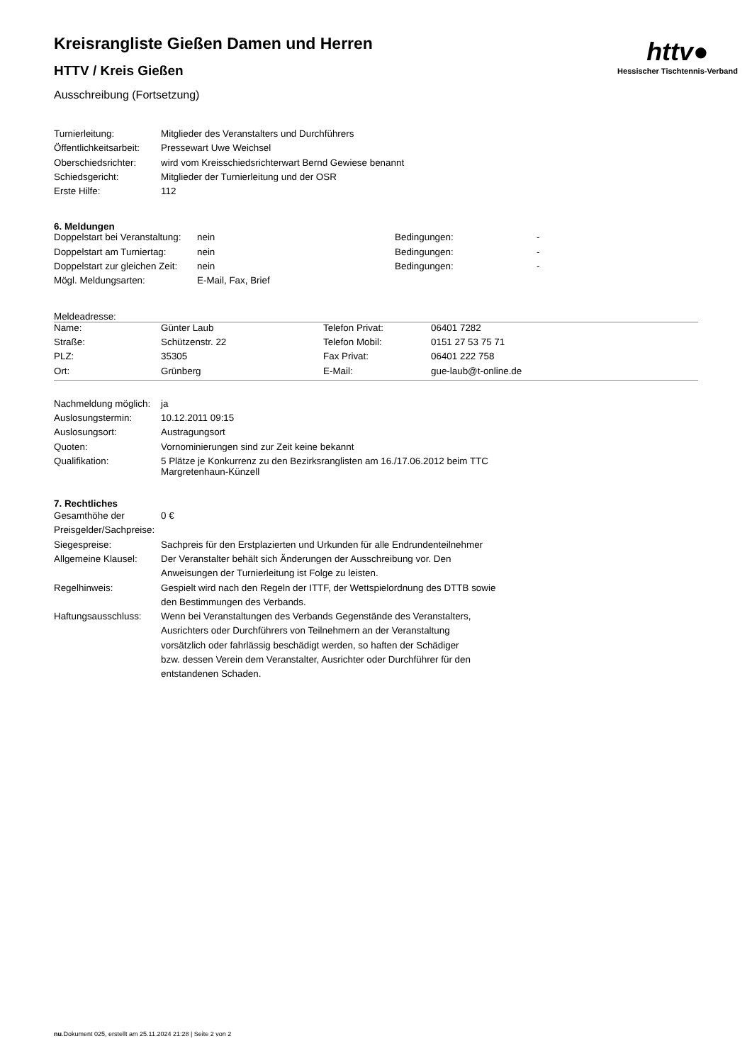httv●
Hessischer Tischtennis-Verband
Kreisrangliste Gießen Damen und Herren
HTTV / Kreis Gießen
Ausschreibung (Fortsetzung)
| Turnierleitung: | Mitglieder des Veranstalters und Durchführers |
| Öffentlichkeitsarbeit: | Pressewart Uwe Weichsel |
| Oberschiedsrichter: | wird vom Kreisschiedsrichterwart Bernd Gewiese benannt |
| Schiedsgericht: | Mitglieder der Turnierleitung und der OSR |
| Erste Hilfe: | 112 |
6. Meldungen
| Doppelstart bei Veranstaltung: | nein | Bedingungen: | - |
| Doppelstart am Turniertag: | nein | Bedingungen: | - |
| Doppelstart zur gleichen Zeit: | nein | Bedingungen: | - |
| Mögl. Meldungsarten: | E-Mail, Fax, Brief | | |
Meldeadresse:
| Name: | Günter Laub | Telefon Privat: | 06401 7282 |
| Straße: | Schützenstr. 22 | Telefon Mobil: | 0151 27 53 75 71 |
| PLZ: | 35305 | Fax Privat: | 06401 222 758 |
| Ort: | Grünberg | E-Mail: | gue-laub@t-online.de |
| Nachmeldung möglich: | ja |
| Auslosungstermin: | 10.12.2011 09:15 |
| Auslosungsort: | Austragungsort |
| Quoten: | Vornominierungen sind zur Zeit keine bekannt |
| Qualifikation: | 5 Plätze je Konkurrenz zu den Bezirksranglisten am 16./17.06.2012 beim TTC Margretenhaun-Künzell |
7. Rechtliches
| Gesamthöhe der Preisgelder/Sachpreise: | 0 € |
| Siegespreise: | Sachpreis für den Erstplazierten und Urkunden für alle Endrundenteilnehmer |
| Allgemeine Klausel: | Der Veranstalter behält sich Änderungen der Ausschreibung vor. Den Anweisungen der Turnierleitung ist Folge zu leisten. |
| Regelhinweis: | Gespielt wird nach den Regeln der ITTF, der Wettspielordnung des DTTB sowie den Bestimmungen des Verbands. |
| Haftungsausschluss: | Wenn bei Veranstaltungen des Verbands Gegenstände des Veranstalters, Ausrichters oder Durchführers von Teilnehmern an der Veranstaltung vorsätzlich oder fahrlässig beschädigt werden, so haften der Schädiger bzw. dessen Verein dem Veranstalter, Ausrichter oder Durchführer für den entstandenen Schaden. |
nu.Dokument 025, erstellt am 25.11.2024 21:28 | Seite 2 von 2